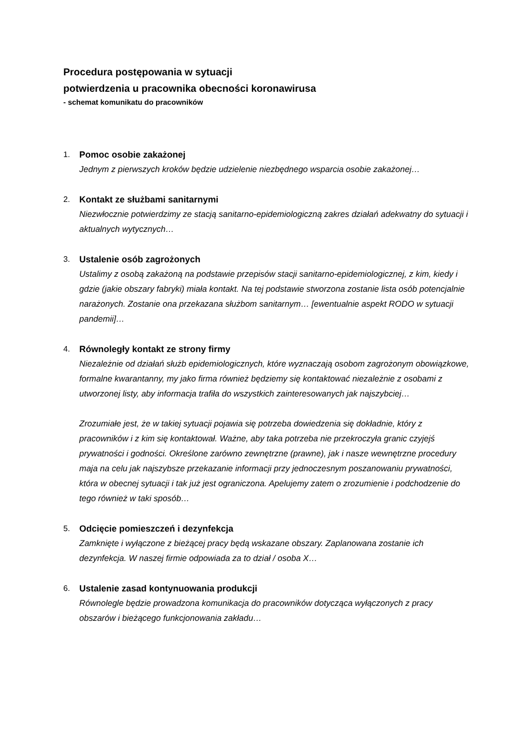Procedura postępowania w sytuacji
potwierdzenia u pracownika obecności koronawirusa
- schemat komunikatu do pracowników
1. Pomoc osobie zakażonej
Jednym z pierwszych kroków będzie udzielenie niezbędnego wsparcia osobie zakażonej…
2. Kontakt ze służbami sanitarnymi
Niezwłocznie potwierdzimy ze stacją sanitarno-epidemiologiczną zakres działań adekwatny do sytuacji i aktualnych wytycznych…
3. Ustalenie osób zagrożonych
Ustalimy z osobą zakażoną na podstawie przepisów stacji sanitarno-epidemiologicznej, z kim, kiedy i gdzie (jakie obszary fabryki) miała kontakt. Na tej podstawie stworzona zostanie lista osób potencjalnie narażonych. Zostanie ona przekazana służbom sanitarnym… [ewentualnie aspekt RODO w sytuacji pandemii]…
4. Równoległy kontakt ze strony firmy
Niezależnie od działań służb epidemiologicznych, które wyznaczają osobom zagrożonym obowiązkowe, formalne kwarantanny, my jako firma również będziemy się kontaktować niezależnie z osobami z utworzonej listy, aby informacja trafiła do wszystkich zainteresowanych jak najszybciej…
Zrozumiałe jest, że w takiej sytuacji pojawia się potrzeba dowiedzenia się dokładnie, który z pracowników i z kim się kontaktował. Ważne, aby taka potrzeba nie przekroczyła granic czyjejś prywatności i godności. Określone zarówno zewnętrzne (prawne), jak i nasze wewnętrzne procedury maja na celu jak najszybsze przekazanie informacji przy jednoczesnym poszanowaniu prywatności, która w obecnej sytuacji i tak już jest ograniczona. Apelujemy zatem o zrozumienie i podchodzenie do tego również w taki sposób…
5. Odcięcie pomieszczeń i dezynfekcja
Zamknięte i wyłączone z bieżącej pracy będą wskazane obszary. Zaplanowana zostanie ich dezynfekcja. W naszej firmie odpowiada za to dział / osoba X…
6. Ustalenie zasad kontynuowania produkcji
Równolegle będzie prowadzona komunikacja do pracowników dotycząca wyłączonych z pracy obszarów i bieżącego funkcjonowania zakładu…